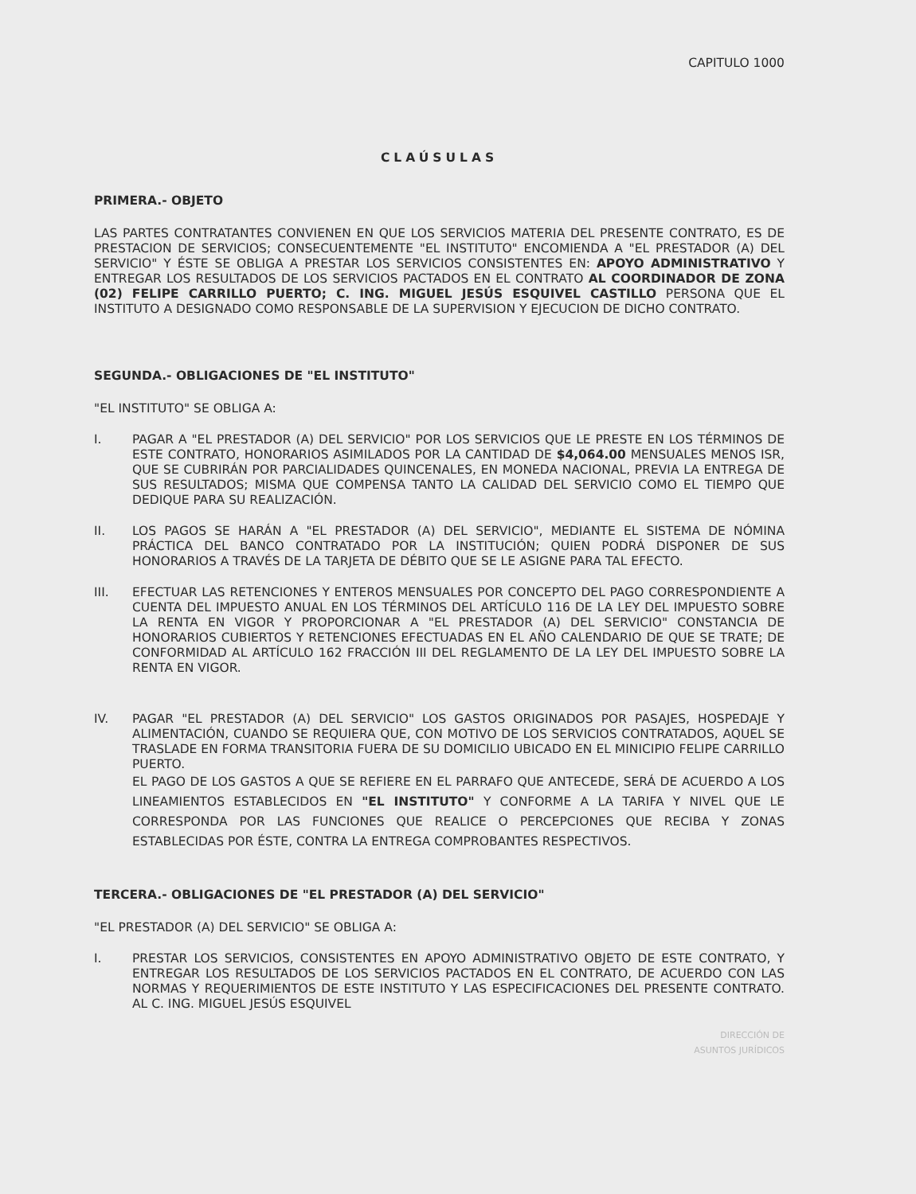CAPITULO 1000
CLAÚSULAS
PRIMERA.- OBJETO
LAS PARTES CONTRATANTES CONVIENEN EN QUE LOS SERVICIOS MATERIA DEL PRESENTE CONTRATO, ES DE PRESTACION DE SERVICIOS; CONSECUENTEMENTE "EL INSTITUTO" ENCOMIENDA A "EL PRESTADOR (A) DEL SERVICIO" Y ÉSTE SE OBLIGA A PRESTAR LOS SERVICIOS CONSISTENTES EN: APOYO ADMINISTRATIVO Y ENTREGAR LOS RESULTADOS DE LOS SERVICIOS PACTADOS EN EL CONTRATO AL COORDINADOR DE ZONA (02) FELIPE CARRILLO PUERTO; C. ING. MIGUEL JESÚS ESQUIVEL CASTILLO PERSONA QUE EL INSTITUTO A DESIGNADO COMO RESPONSABLE DE LA SUPERVISION Y EJECUCION DE DICHO CONTRATO.
SEGUNDA.- OBLIGACIONES DE "EL INSTITUTO"
"EL INSTITUTO" SE OBLIGA A:
I. PAGAR A "EL PRESTADOR (A) DEL SERVICIO" POR LOS SERVICIOS QUE LE PRESTE EN LOS TÉRMINOS DE ESTE CONTRATO, HONORARIOS ASIMILADOS POR LA CANTIDAD DE $4,064.00 MENSUALES MENOS ISR, QUE SE CUBRIRÁN POR PARCIALIDADES QUINCENALES, EN MONEDA NACIONAL, PREVIA LA ENTREGA DE SUS RESULTADOS; MISMA QUE COMPENSA TANTO LA CALIDAD DEL SERVICIO COMO EL TIEMPO QUE DEDIQUE PARA SU REALIZACIÓN.
II. LOS PAGOS SE HARÁN A "EL PRESTADOR (A) DEL SERVICIO", MEDIANTE EL SISTEMA DE NÓMINA PRÁCTICA DEL BANCO CONTRATADO POR LA INSTITUCIÓN; QUIEN PODRÁ DISPONER DE SUS HONORARIOS A TRAVÉS DE LA TARJETA DE DÉBITO QUE SE LE ASIGNE PARA TAL EFECTO.
III. EFECTUAR LAS RETENCIONES Y ENTEROS MENSUALES POR CONCEPTO DEL PAGO CORRESPONDIENTE A CUENTA DEL IMPUESTO ANUAL EN LOS TÉRMINOS DEL ARTÍCULO 116 DE LA LEY DEL IMPUESTO SOBRE LA RENTA EN VIGOR Y PROPORCIONAR A "EL PRESTADOR (A) DEL SERVICIO" CONSTANCIA DE HONORARIOS CUBIERTOS Y RETENCIONES EFECTUADAS EN EL AÑO CALENDARIO DE QUE SE TRATE; DE CONFORMIDAD AL ARTÍCULO 162 FRACCIÓN III DEL REGLAMENTO DE LA LEY DEL IMPUESTO SOBRE LA RENTA EN VIGOR.
IV. PAGAR "EL PRESTADOR (A) DEL SERVICIO" LOS GASTOS ORIGINADOS POR PASAJES, HOSPEDAJE Y ALIMENTACIÓN, CUANDO SE REQUIERA QUE, CON MOTIVO DE LOS SERVICIOS CONTRATADOS, AQUEL SE TRASLADE EN FORMA TRANSITORIA FUERA DE SU DOMICILIO UBICADO EN EL MINICIPIO FELIPE CARRILLO PUERTO.
EL PAGO DE LOS GASTOS A QUE SE REFIERE EN EL PARRAFO QUE ANTECEDE, SERÁ DE ACUERDO A LOS LINEAMIENTOS ESTABLECIDOS EN "EL INSTITUTO" Y CONFORME A LA TARIFA Y NIVEL QUE LE CORRESPONDA POR LAS FUNCIONES QUE REALICE O PERCEPCIONES QUE RECIBA Y ZONAS ESTABLECIDAS POR ÉSTE, CONTRA LA ENTREGA COMPROBANTES RESPECTIVOS.
TERCERA.- OBLIGACIONES DE "EL PRESTADOR (A) DEL SERVICIO"
"EL PRESTADOR (A) DEL SERVICIO" SE OBLIGA A:
I. PRESTAR LOS SERVICIOS, CONSISTENTES EN APOYO ADMINISTRATIVO OBJETO DE ESTE CONTRATO, Y ENTREGAR LOS RESULTADOS DE LOS SERVICIOS PACTADOS EN EL CONTRATO, DE ACUERDO CON LAS NORMAS Y REQUERIMIENTOS DE ESTE INSTITUTO Y LAS ESPECIFICACIONES DEL PRESENTE CONTRATO. AL C. ING. MIGUEL JESÚS ESQUIVEL
DIRECCIÓN DE
ASUNTOS JURÍDICOS